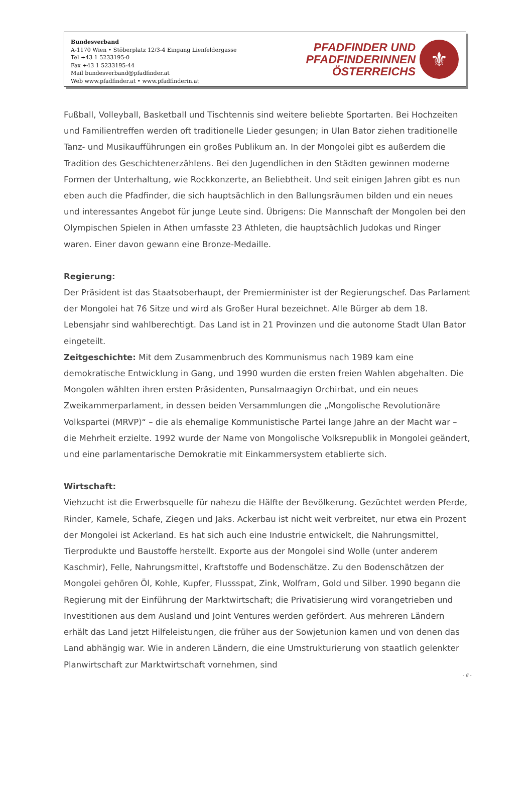Bundesverband
A-1170 Wien • Stöberplatz 12/3-4 Eingang Lienfeldergasse
Tel +43 1 5233195-0
Fax +43 1 5233195-44
Mail bundesverband@pfadfinder.at
Web www.pfadfinder.at • www.pfadfinderin.at
PFADFINDER UND
PFADFINDERINNEN
ÖSTERREICHS
⚜
Fußball, Volleyball, Basketball und Tischtennis sind weitere beliebte Sportarten. Bei Hochzeiten und Familientreffen werden oft traditionelle Lieder gesungen; in Ulan Bator ziehen traditionelle Tanz- und Musikaufführungen ein großes Publikum an. In der Mongolei gibt es außerdem die Tradition des Geschichtenerzählens. Bei den Jugendlichen in den Städten gewinnen moderne Formen der Unterhaltung, wie Rockkonzerte, an Beliebtheit. Und seit einigen Jahren gibt es nun eben auch die Pfadfinder, die sich hauptsächlich in den Ballungsräumen bilden und ein neues und interessantes Angebot für junge Leute sind. Übrigens: Die Mannschaft der Mongolen bei den Olympischen Spielen in Athen umfasste 23 Athleten, die hauptsächlich Judokas und Ringer waren. Einer davon gewann eine Bronze-Medaille.
Regierung:
Der Präsident ist das Staatsoberhaupt, der Premierminister ist der Regierungschef. Das Parlament der Mongolei hat 76 Sitze und wird als Großer Hural bezeichnet. Alle Bürger ab dem 18. Lebensjahr sind wahlberechtigt. Das Land ist in 21 Provinzen und die autonome Stadt Ulan Bator eingeteilt.
Zeitgeschichte: Mit dem Zusammenbruch des Kommunismus nach 1989 kam eine demokratische Entwicklung in Gang, und 1990 wurden die ersten freien Wahlen abgehalten. Die Mongolen wählten ihren ersten Präsidenten, Punsalmaagiyn Orchirbat, und ein neues Zweikammerparlament, in dessen beiden Versammlungen die „Mongolische Revolutionäre Volkspartei (MRVP)“ – die als ehemalige Kommunistische Partei lange Jahre an der Macht war – die Mehrheit erzielte. 1992 wurde der Name von Mongolische Volksrepublik in Mongolei geändert, und eine parlamentarische Demokratie mit Einkammersystem etablierte sich.
Wirtschaft:
Viehzucht ist die Erwerbsquelle für nahezu die Hälfte der Bevölkerung. Gezüchtet werden Pferde, Rinder, Kamele, Schafe, Ziegen und Jaks. Ackerbau ist nicht weit verbreitet, nur etwa ein Prozent der Mongolei ist Ackerland. Es hat sich auch eine Industrie entwickelt, die Nahrungsmittel, Tierprodukte und Baustoffe herstellt. Exporte aus der Mongolei sind Wolle (unter anderem Kaschmir), Felle, Nahrungsmittel, Kraftstoffe und Bodenschätze. Zu den Bodenschätzen der Mongolei gehören Öl, Kohle, Kupfer, Flussspat, Zink, Wolfram, Gold und Silber. 1990 begann die Regierung mit der Einführung der Marktwirtschaft; die Privatisierung wird vorangetrieben und Investitionen aus dem Ausland und Joint Ventures werden gefördert. Aus mehreren Ländern erhält das Land jetzt Hilfeleistungen, die früher aus der Sowjetunion kamen und von denen das Land abhängig war. Wie in anderen Ländern, die eine Umstrukturierung von staatlich gelenkter Planwirtschaft zur Marktwirtschaft vornehmen, sind
- 6 -